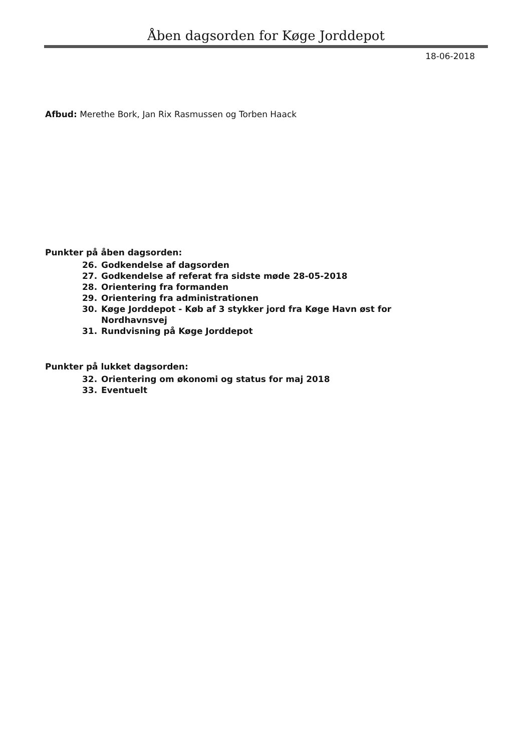Åben dagsorden for Køge Jorddepot
18-06-2018
Afbud: Merethe Bork, Jan Rix Rasmussen og Torben Haack
Punkter på åben dagsorden:
26. Godkendelse af dagsorden
27. Godkendelse af referat fra sidste møde 28-05-2018
28. Orientering fra formanden
29. Orientering fra administrationen
30. Køge Jorddepot - Køb af 3 stykker jord fra Køge Havn øst for Nordhavnsvej
31. Rundvisning på Køge Jorddepot
Punkter på lukket dagsorden:
32. Orientering om økonomi og status for maj 2018
33. Eventuelt